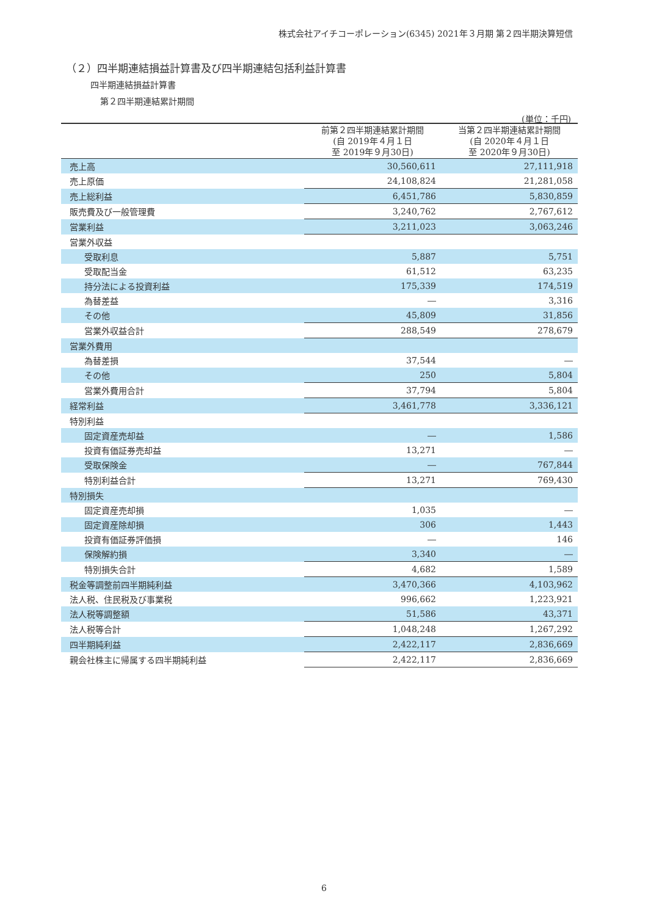株式会社アイチコーポレーション(6345) 2021年３月期 第２四半期決算短信
（２）四半期連結損益計算書及び四半期連結包括利益計算書
四半期連結損益計算書
第２四半期連結累計期間
(単位：千円)
| | 前第２四半期連結累計期間 (自 2019年４月１日 至 2019年９月30日) | 当第２四半期連結累計期間 (自 2020年４月１日 至 2020年９月30日) |
| --- | --- | --- |
| 売上高 | 30,560,611 | 27,111,918 |
| 売上原価 | 24,108,824 | 21,281,058 |
| 売上総利益 | 6,451,786 | 5,830,859 |
| 販売費及び一般管理費 | 3,240,762 | 2,767,612 |
| 営業利益 | 3,211,023 | 3,063,246 |
| 営業外収益 | | |
| 受取利息 | 5,887 | 5,751 |
| 受取配当金 | 61,512 | 63,235 |
| 持分法による投資利益 | 175,339 | 174,519 |
| 為替差益 | ― | 3,316 |
| その他 | 45,809 | 31,856 |
| 営業外収益合計 | 288,549 | 278,679 |
| 営業外費用 | | |
| 為替差損 | 37,544 | ― |
| その他 | 250 | 5,804 |
| 営業外費用合計 | 37,794 | 5,804 |
| 経常利益 | 3,461,778 | 3,336,121 |
| 特別利益 | | |
| 固定資産売却益 | ― | 1,586 |
| 投資有価証券売却益 | 13,271 | ― |
| 受取保険金 | ― | 767,844 |
| 特別利益合計 | 13,271 | 769,430 |
| 特別損失 | | |
| 固定資産売却損 | 1,035 | ― |
| 固定資産除却損 | 306 | 1,443 |
| 投資有価証券評価損 | ― | 146 |
| 保険解約損 | 3,340 | ― |
| 特別損失合計 | 4,682 | 1,589 |
| 税金等調整前四半期純利益 | 3,470,366 | 4,103,962 |
| 法人税、住民税及び事業税 | 996,662 | 1,223,921 |
| 法人税等調整額 | 51,586 | 43,371 |
| 法人税等合計 | 1,048,248 | 1,267,292 |
| 四半期純利益 | 2,422,117 | 2,836,669 |
| 親会社株主に帰属する四半期純利益 | 2,422,117 | 2,836,669 |
6